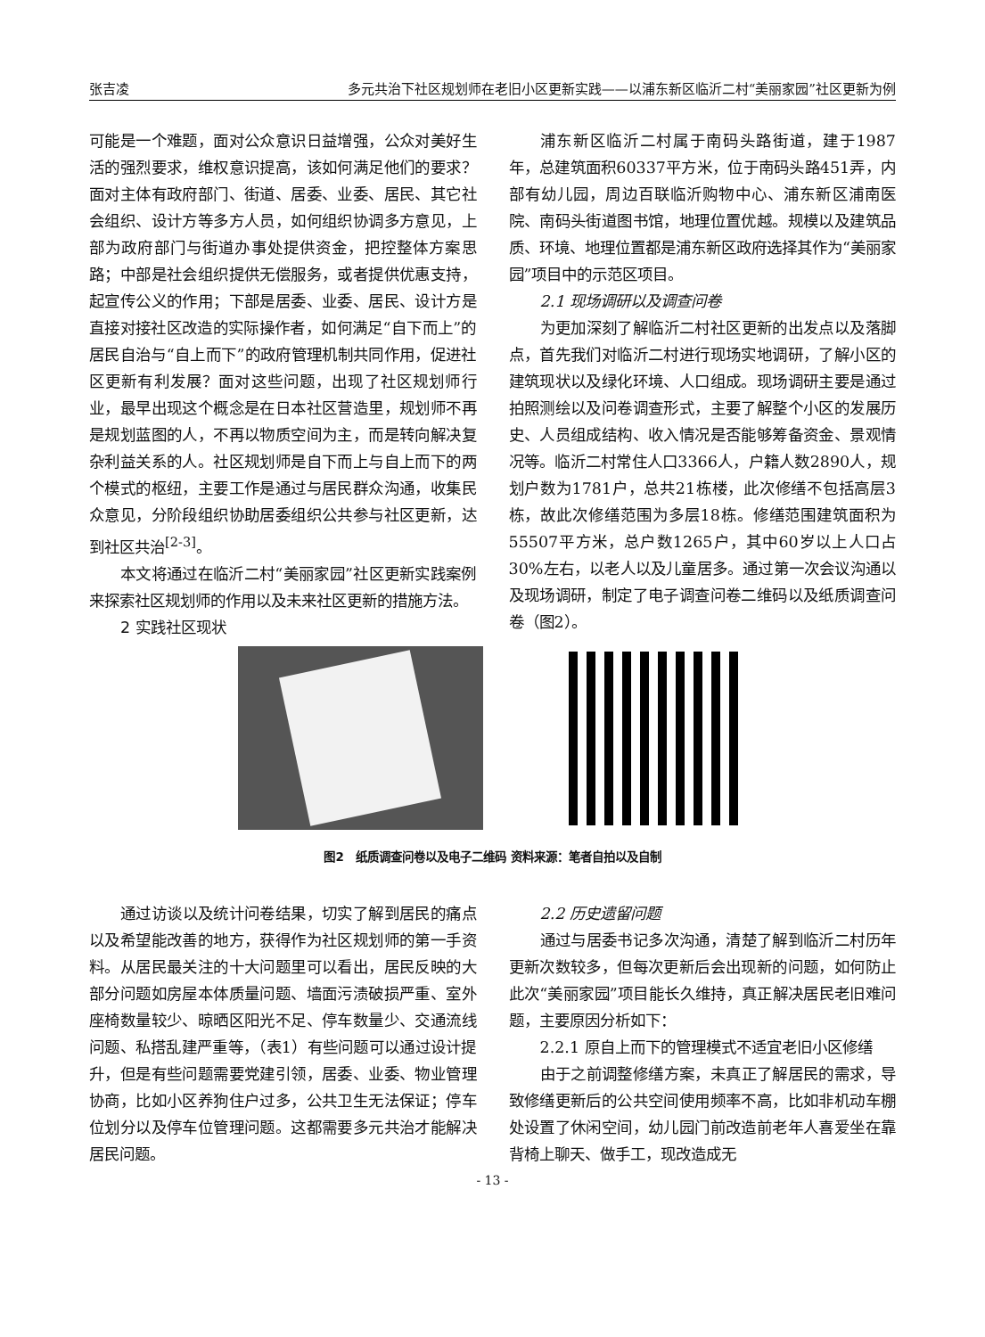张吉凌 多元共治下社区规划师在老旧小区更新实践——以浦东新区临沂二村“美丽家园”社区更新为例
可能是一个难题，面对公众意识日益增强，公众对美好生活的强烈要求，维权意识提高，该如何满足他们的要求？面对主体有政府部门、街道、居委、业委、居民、其它社会组织、设计方等多方人员，如何组织协调多方意见，上部为政府部门与街道办事处提供资金，把控整体方案思路；中部是社会组织提供无偿服务，或者提供优惠支持，起宣传公义的作用；下部是居委、业委、居民、设计方是直接对接社区改造的实际操作者，如何满足“自下而上”的居民自治与“自上而下”的政府管理机制共同作用，促进社区更新有利发展？面对这些问题，出现了社区规划师行业，最早出现这个概念是在日本社区营造里，规划师不再是规划蓝图的人，不再以物质空间为主，而是转向解决复杂利益关系的人。社区规划师是自下而上与自上而下的两个模式的枢纽，主要工作是通过与居民群众沟通，收集民众意见，分阶段组织协助居委组织公共参与社区更新，达到社区共治<sup>[2-3]</sup>。
本文将通过在临沂二村“美丽家园”社区更新实践案例来探索社区规划师的作用以及未来社区更新的措施方法。
2 实践社区现状
浦东新区临沂二村属于南码头路街道，建于1987年，总建筑面积60337平方米，位于南码头路451弄，内部有幼儿园，周边百联临沂购物中心、浦东新区浦南医院、南码头街道图书馆，地理位置优越。规模以及建筑品质、环境、地理位置都是浦东新区政府选择其作为“美丽家园”项目中的示范区项目。
2.1 现场调研以及调查问卷
为更加深刻了解临沂二村社区更新的出发点以及落脚点，首先我们对临沂二村进行现场实地调研，了解小区的建筑现状以及绿化环境、人口组成。现场调研主要是通过拍照测绘以及问卷调查形式，主要了解整个小区的发展历史、人员组成结构、收入情况是否能够筹备资金、景观情况等。临沂二村常住人口3366人，户籍人数2890人，规划户数为1781户，总共21栋楼，此次修缮不包括高层3栋，故此次修缮范围为多层18栋。修缮范围建筑面积为55507平方米，总户数1265户，其中60岁以上人口占30%左右，以老人以及儿童居多。通过第一次会议沟通以及现场调研，制定了电子调查问卷二维码以及纸质调查问卷（图2）。
图2　纸质调查问卷以及电子二维码 资料来源：笔者自拍以及自制
通过访谈以及统计问卷结果，切实了解到居民的痛点以及希望能改善的地方，获得作为社区规划师的第一手资料。从居民最关注的十大问题里可以看出，居民反映的大部分问题如房屋本体质量问题、墙面污渍破损严重、室外座椅数量较少、晾晒区阳光不足、停车数量少、交通流线问题、私搭乱建严重等，（表1）有些问题可以通过设计提升，但是有些问题需要党建引领，居委、业委、物业管理协商，比如小区养狗住户过多，公共卫生无法保证；停车位划分以及停车位管理问题。这都需要多元共治才能解决居民问题。
2.2 历史遗留问题
通过与居委书记多次沟通，清楚了解到临沂二村历年更新次数较多，但每次更新后会出现新的问题，如何防止此次“美丽家园”项目能长久维持，真正解决居民老旧难问题，主要原因分析如下：
2.2.1 原自上而下的管理模式不适宜老旧小区修缮
由于之前调整修缮方案，未真正了解居民的需求，导致修缮更新后的公共空间使用频率不高，比如非机动车棚处设置了休闲空间，幼儿园门前改造前老年人喜爱坐在靠背椅上聊天、做手工，现改造成无
- 13 -